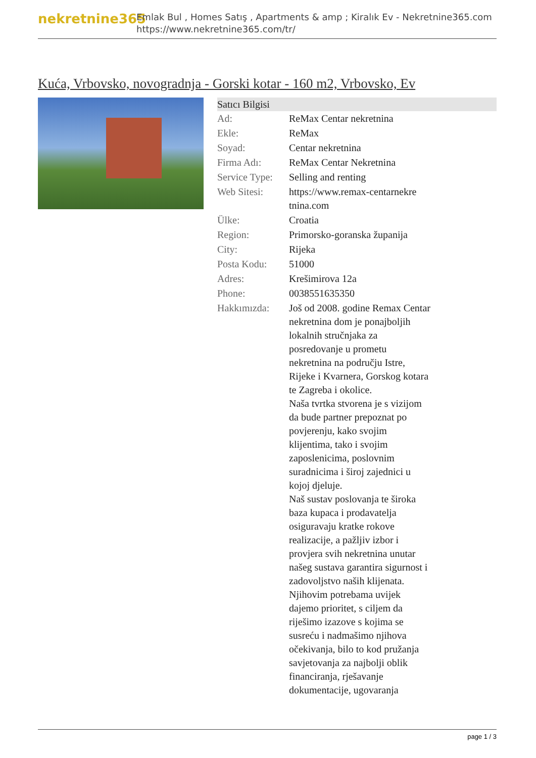nekretnine365
Emlak Bul , Homes Satış , Apartments & amp ; Kiralık Ev - Nekretnine365.com
https://www.nekretnine365.com/tr/
Kuća, Vrbovsko, novogradnja - Gorski kotar - 160 m2, Vrbovsko, Ev
| Satıcı Bilgisi | | |
| --- | --- | --- |
| Ad: | ReMax Centar nekretnina | |
| Ekle: | ReMax | |
| Soyad: | Centar nekretnina | |
| Firma Adı: | ReMax Centar Nekretnina | |
| Service Type: | Selling and renting | |
| Web Sitesi: | https://www.remax-centarnekre tnina.com | |
| Ülke: | Croatia | |
| Region: | Primorsko-goranska županija | |
| City: | Rijeka | |
| Posta Kodu: | 51000 | |
| Adres: | Krešimirova 12a | |
| Phone: | 0038551635350 | |
| Hakkımızda: | Još od 2008. godine Remax Centar nekretnina dom je ponajboljih lokalnih stručnjaka za posredovanje u prometu nekretnina na području Istre, Rijeke i Kvarnera, Gorskog kotara te Zagreba i okolice. Naša tvrtka stvorena je s vizijom da bude partner prepoznat po povjerenju, kako svojim klijentima, tako i svojim zaposlenicima, poslovnim suradnicima i široj zajednici u kojoj djeluje. Naš sustav poslovanja te široka baza kupaca i prodavatelja osiguravaju kratke rokove realizacije, a pažljiv izbor i provjera svih nekretnina unutar našeg sustava garantira sigurnost i zadovoljstvo naših klijenata. Njihovim potrebama uvijek dajemo prioritet, s ciljem da riješimo izazove s kojima se susreću i nadmašimo njihova očekivanja, bilo to kod pružanja savjetovanja za najbolji oblik financiranja, rješavanje dokumentacije, ugovaranja | |
page 1 / 3